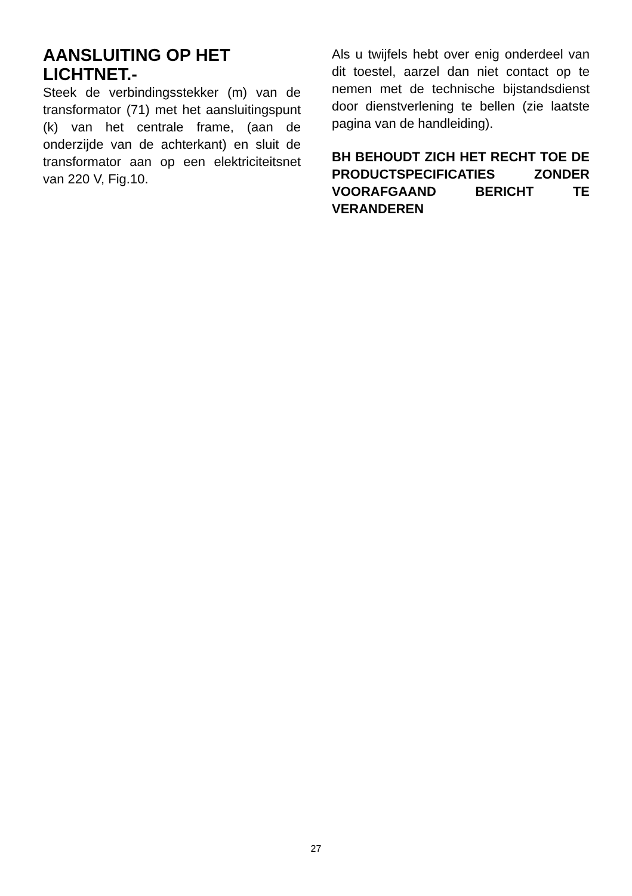AANSLUITING OP HET LICHTNET.-
Steek de verbindingsstekker (m) van de transformator (71) met het aansluitingspunt (k) van het centrale frame, (aan de onderzijde van de achterkant) en sluit de transformator aan op een elektriciteitsnet van 220 V, Fig.10.
Als u twijfels hebt over enig onderdeel van dit toestel, aarzel dan niet contact op te nemen met de technische bijstandsdienst door dienstverlening te bellen (zie laatste pagina van de handleiding).
BH BEHOUDT ZICH HET RECHT TOE DE PRODUCTSPECIFICATIES ZONDER VOORAFGAAND BERICHT TE VERANDEREN
27